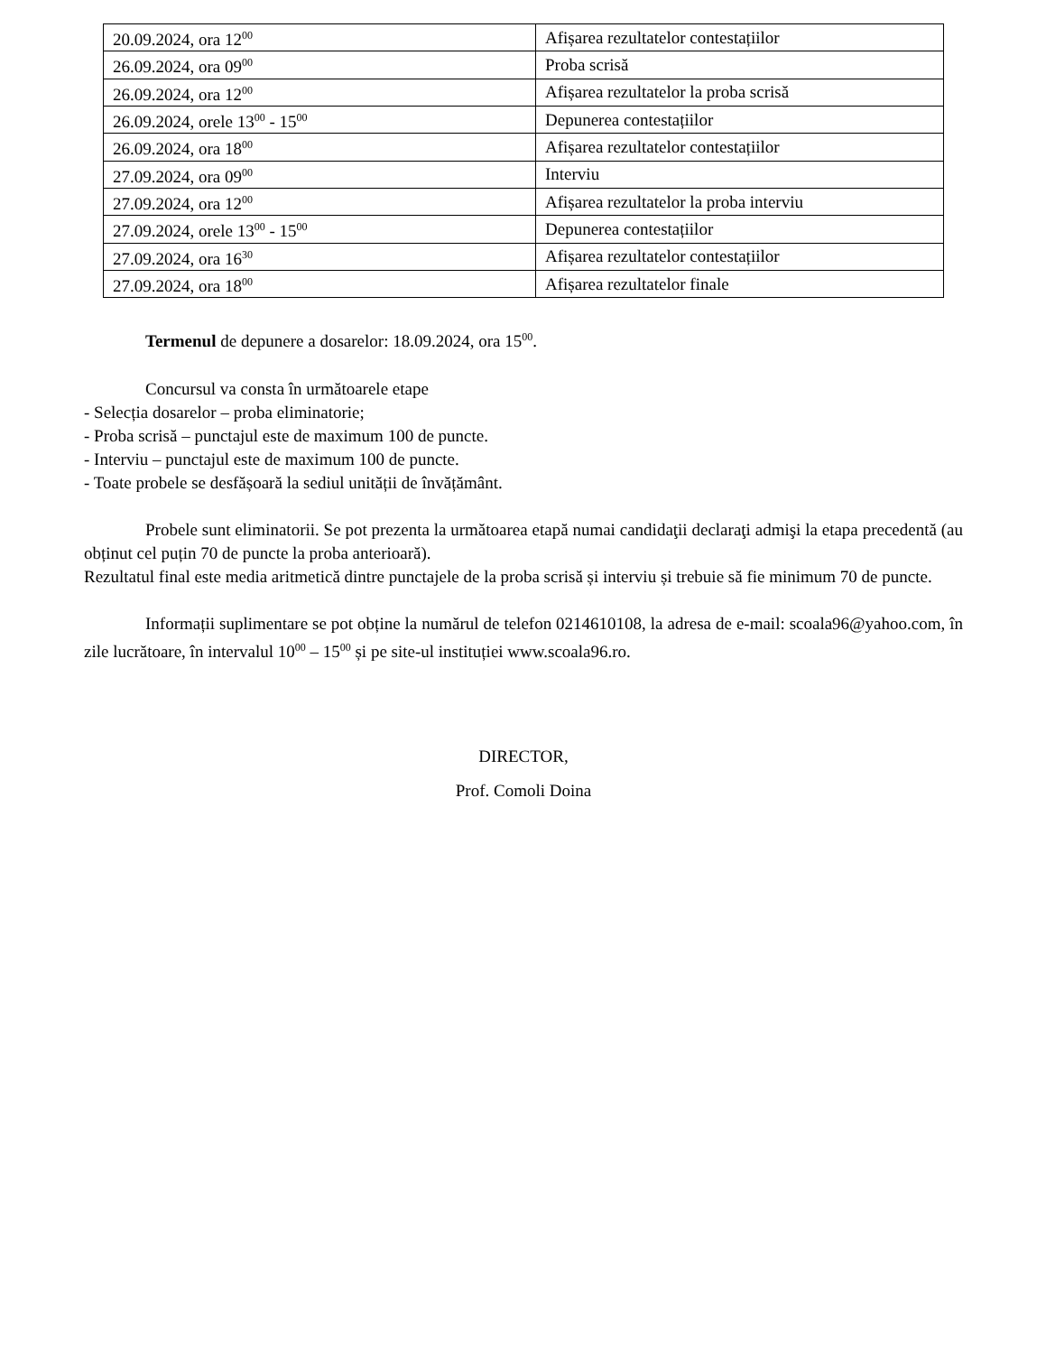| 20.09.2024, ora 12<sup>00</sup> | Afișarea rezultatelor contestațiilor |
| 26.09.2024, ora 09<sup>00</sup> | Proba scrisă |
| 26.09.2024, ora 12<sup>00</sup> | Afișarea rezultatelor la proba scrisă |
| 26.09.2024, orele 13<sup>00</sup> - 15<sup>00</sup> | Depunerea contestațiilor |
| 26.09.2024, ora 18<sup>00</sup> | Afișarea rezultatelor contestațiilor |
| 27.09.2024, ora 09<sup>00</sup> | Interviu |
| 27.09.2024, ora 12<sup>00</sup> | Afișarea rezultatelor la proba interviu |
| 27.09.2024, orele 13<sup>00</sup> - 15<sup>00</sup> | Depunerea contestațiilor |
| 27.09.2024, ora 16<sup>30</sup> | Afișarea rezultatelor contestațiilor |
| 27.09.2024, ora 18<sup>00</sup> | Afișarea rezultatelor finale |
Termenul de depunere a dosarelor: 18.09.2024, ora 15<sup>00</sup>.
Concursul va consta în următoarele etape
- Selecția dosarelor – proba eliminatorie;
- Proba scrisă – punctajul este de maximum 100 de puncte.
- Interviu – punctajul este de maximum 100 de puncte.
- Toate probele se desfășoară la sediul unității de învățământ.
Probele sunt eliminatorii. Se pot prezenta la următoarea etapă numai candidaţii declaraţi admişi la etapa precedentă (au obținut cel puțin 70 de puncte la proba anterioară).
Rezultatul final este media aritmetică dintre punctajele de la proba scrisă și interviu și trebuie să fie minimum 70 de puncte.
Informații suplimentare se pot obține la numărul de telefon 0214610108, la adresa de e-mail: scoala96@yahoo.com, în zile lucrătoare, în intervalul 10<sup>00</sup> – 15<sup>00</sup> și pe site-ul instituției www.scoala96.ro.
DIRECTOR,
Prof. Comoli Doina